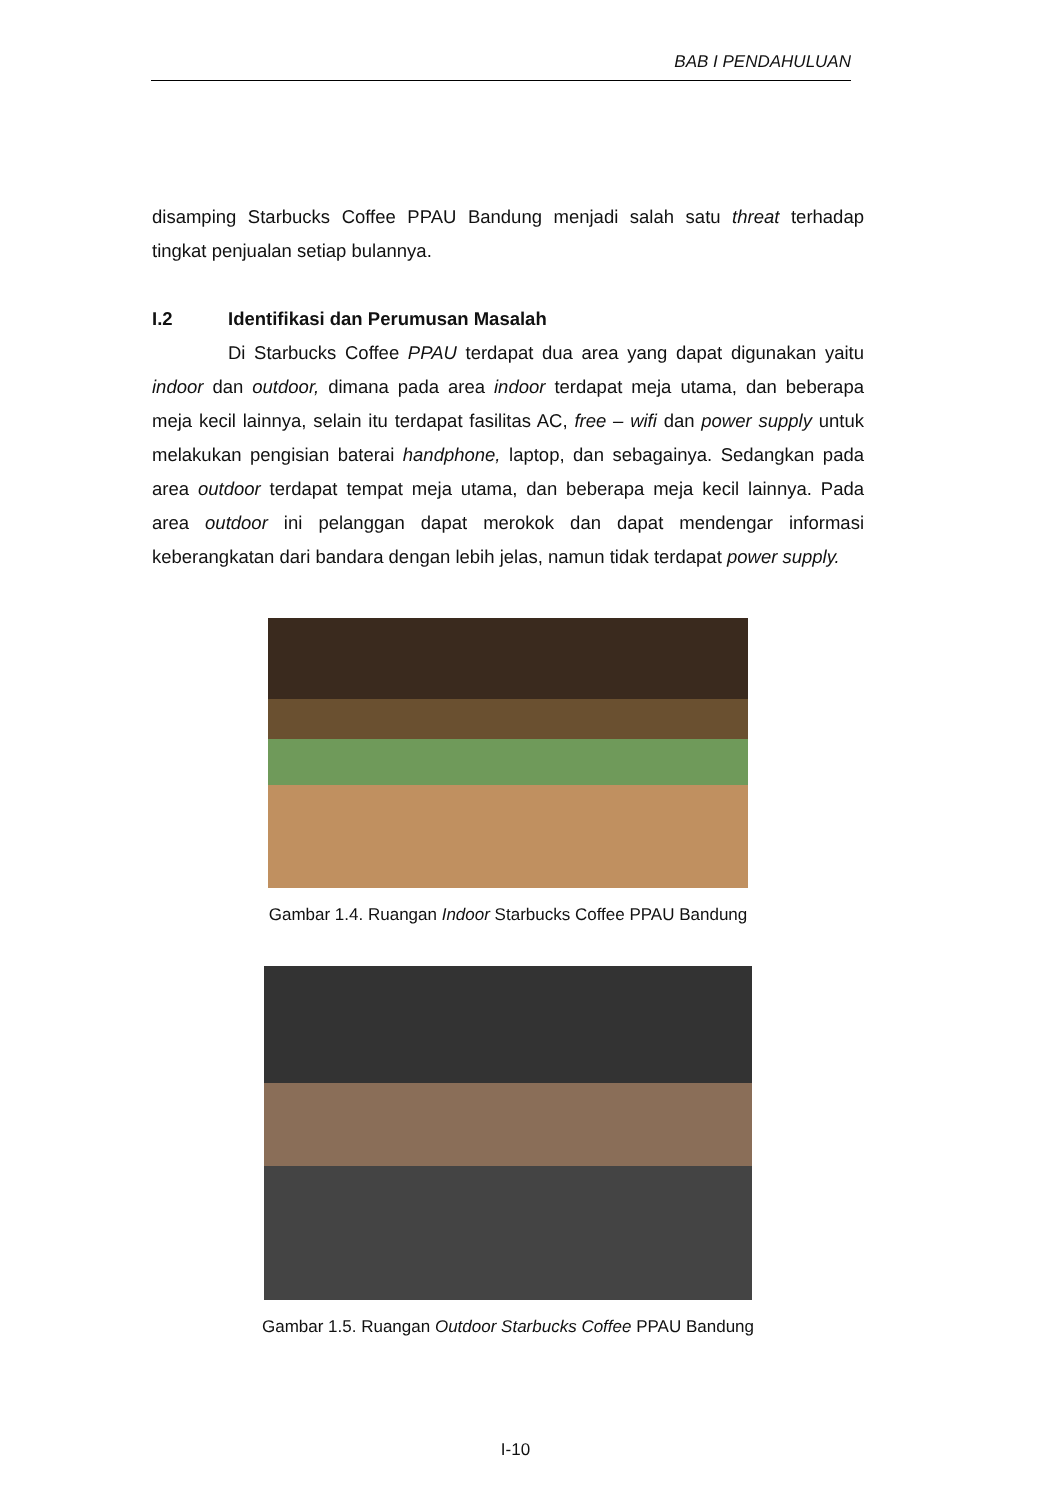BAB I PENDAHULUAN
disamping Starbucks Coffee PPAU Bandung menjadi salah satu threat terhadap tingkat penjualan setiap bulannya.
I.2 Identifikasi dan Perumusan Masalah
Di Starbucks Coffee PPAU terdapat dua area yang dapat digunakan yaitu indoor dan outdoor, dimana pada area indoor terdapat meja utama, dan beberapa meja kecil lainnya, selain itu terdapat fasilitas AC, free – wifi dan power supply untuk melakukan pengisian baterai handphone, laptop, dan sebagainya. Sedangkan pada area outdoor terdapat tempat meja utama, dan beberapa meja kecil lainnya. Pada area outdoor ini pelanggan dapat merokok dan dapat mendengar informasi keberangkatan dari bandara dengan lebih jelas, namun tidak terdapat power supply.
Gambar 1.4. Ruangan Indoor Starbucks Coffee PPAU Bandung
Gambar 1.5. Ruangan Outdoor Starbucks Coffee PPAU Bandung
I-10